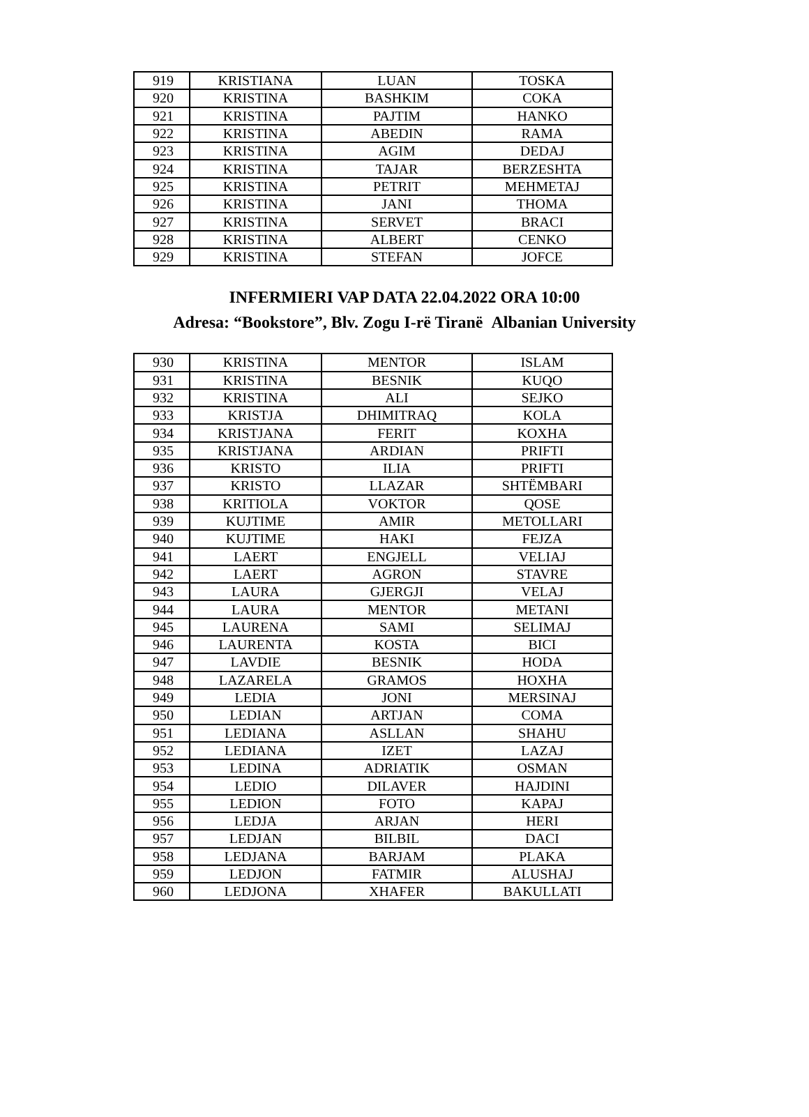| 919 | KRISTIANA | LUAN | TOSKA |
| 920 | KRISTINA | BASHKIM | COKA |
| 921 | KRISTINA | PAJTIM | HANKO |
| 922 | KRISTINA | ABEDIN | RAMA |
| 923 | KRISTINA | AGIM | DEDAJ |
| 924 | KRISTINA | TAJAR | BERZESHTA |
| 925 | KRISTINA | PETRIT | MEHMETAJ |
| 926 | KRISTINA | JANI | THOMA |
| 927 | KRISTINA | SERVET | BRACI |
| 928 | KRISTINA | ALBERT | CENKO |
| 929 | KRISTINA | STEFAN | JOFCE |
INFERMIERI VAP DATA 22.04.2022 ORA 10:00
Adresa: “Bookstore”, Blv. Zogu I-rë Tiranë Albanian University
| 930 | KRISTINA | MENTOR | ISLAM |
| 931 | KRISTINA | BESNIK | KUQO |
| 932 | KRISTINA | ALI | SEJKO |
| 933 | KRISTJA | DHIMITRAQ | KOLA |
| 934 | KRISTJANA | FERIT | KOXHA |
| 935 | KRISTJANA | ARDIAN | PRIFTI |
| 936 | KRISTO | ILIA | PRIFTI |
| 937 | KRISTO | LLAZAR | SHTËMBARI |
| 938 | KRITIOLA | VOKTOR | QOSE |
| 939 | KUJTIME | AMIR | METOLLARI |
| 940 | KUJTIME | HAKI | FEJZA |
| 941 | LAERT | ENGJELL | VELIAJ |
| 942 | LAERT | AGRON | STAVRE |
| 943 | LAURA | GJERGJI | VELAJ |
| 944 | LAURA | MENTOR | METANI |
| 945 | LAURENA | SAMI | SELIMAJ |
| 946 | LAURENTA | KOSTA | BICI |
| 947 | LAVDIE | BESNIK | HODA |
| 948 | LAZARELA | GRAMOS | HOXHA |
| 949 | LEDIA | JONI | MERSINAJ |
| 950 | LEDIAN | ARTJAN | COMA |
| 951 | LEDIANA | ASLLAN | SHAHU |
| 952 | LEDIANA | IZET | LAZAJ |
| 953 | LEDINA | ADRIATIK | OSMAN |
| 954 | LEDIO | DILAVER | HAJDINI |
| 955 | LEDION | FOTO | KAPAJ |
| 956 | LEDJA | ARJAN | HERI |
| 957 | LEDJAN | BILBIL | DACI |
| 958 | LEDJANA | BARJAM | PLAKA |
| 959 | LEDJON | FATMIR | ALUSHAJ |
| 960 | LEDJONA | XHAFER | BAKULLATI |